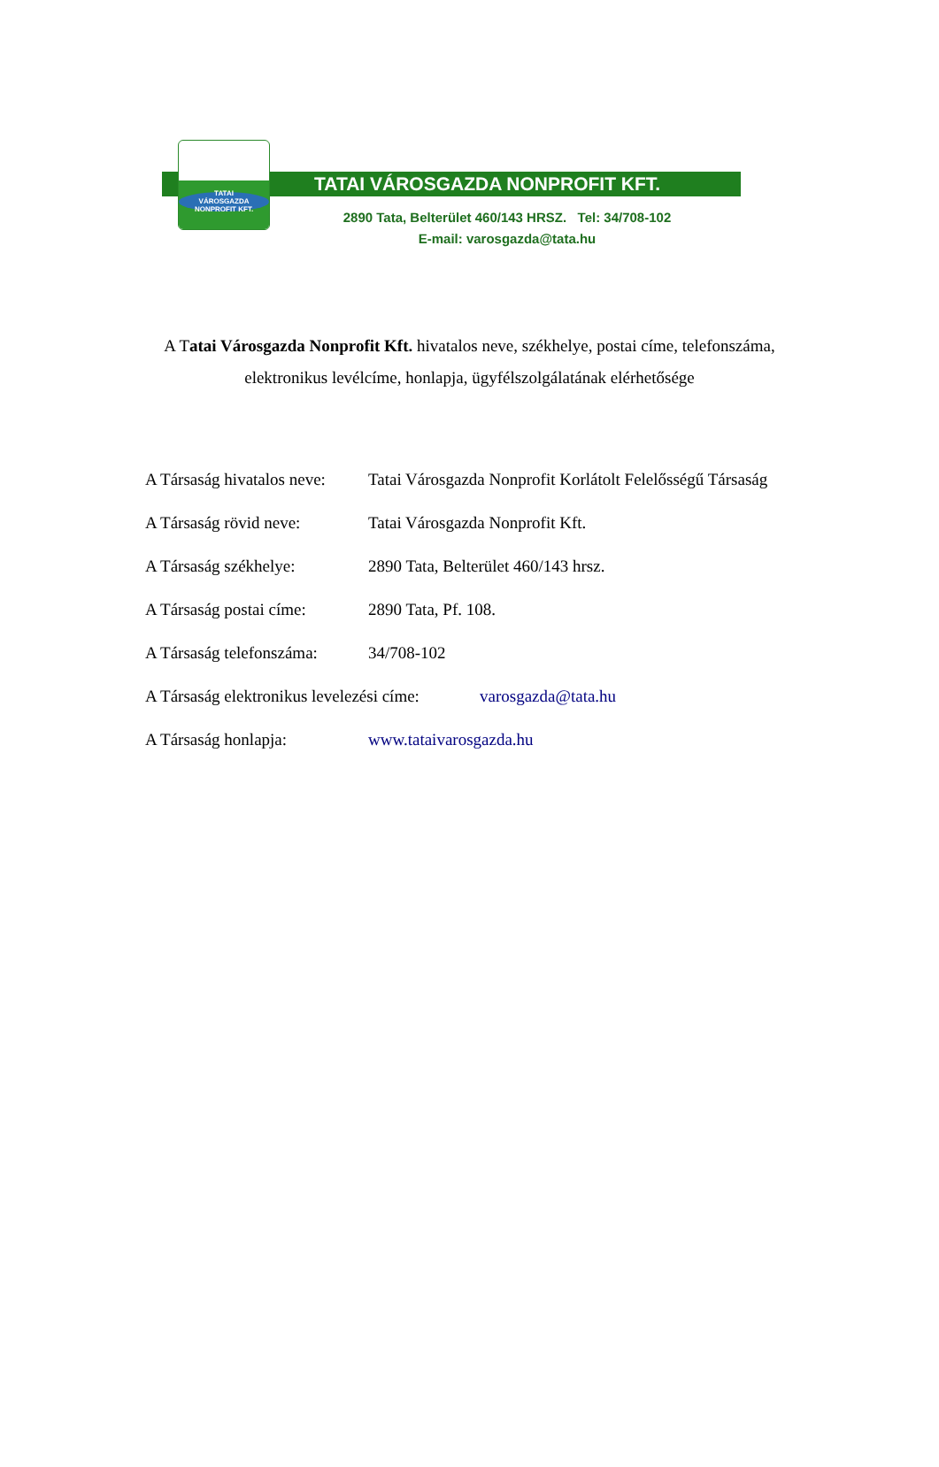TATAI VÁROSGAZDA NONPROFIT KFT.
TATAI
VÁROSGAZDA
NONPROFIT KFT.
2890 Tata, Belterület 460/143 HRSZ. Tel: 34/708-102
E-mail: varosgazda@tata.hu
A Tatai Városgazda Nonprofit Kft. hivatalos neve, székhelye, postai címe, telefonszáma,
elektronikus levélcíme, honlapja, ügyfélszolgálatának elérhetősége
A Társaság hivatalos neve:
Tatai Városgazda Nonprofit Korlátolt Felelősségű Társaság
A Társaság rövid neve: Tatai Városgazda Nonprofit Kft.
A Társaság székhelye: 2890 Tata, Belterület 460/143 hrsz.
A Társaság postai címe:
2890 Tata, Pf. 108.
A Társaság telefonszáma:
34/708-102
A Társaság elektronikus levelezési címe:
varosgazda@tata.hu
A Társaság honlapja: www.tataivarosgazda.hu